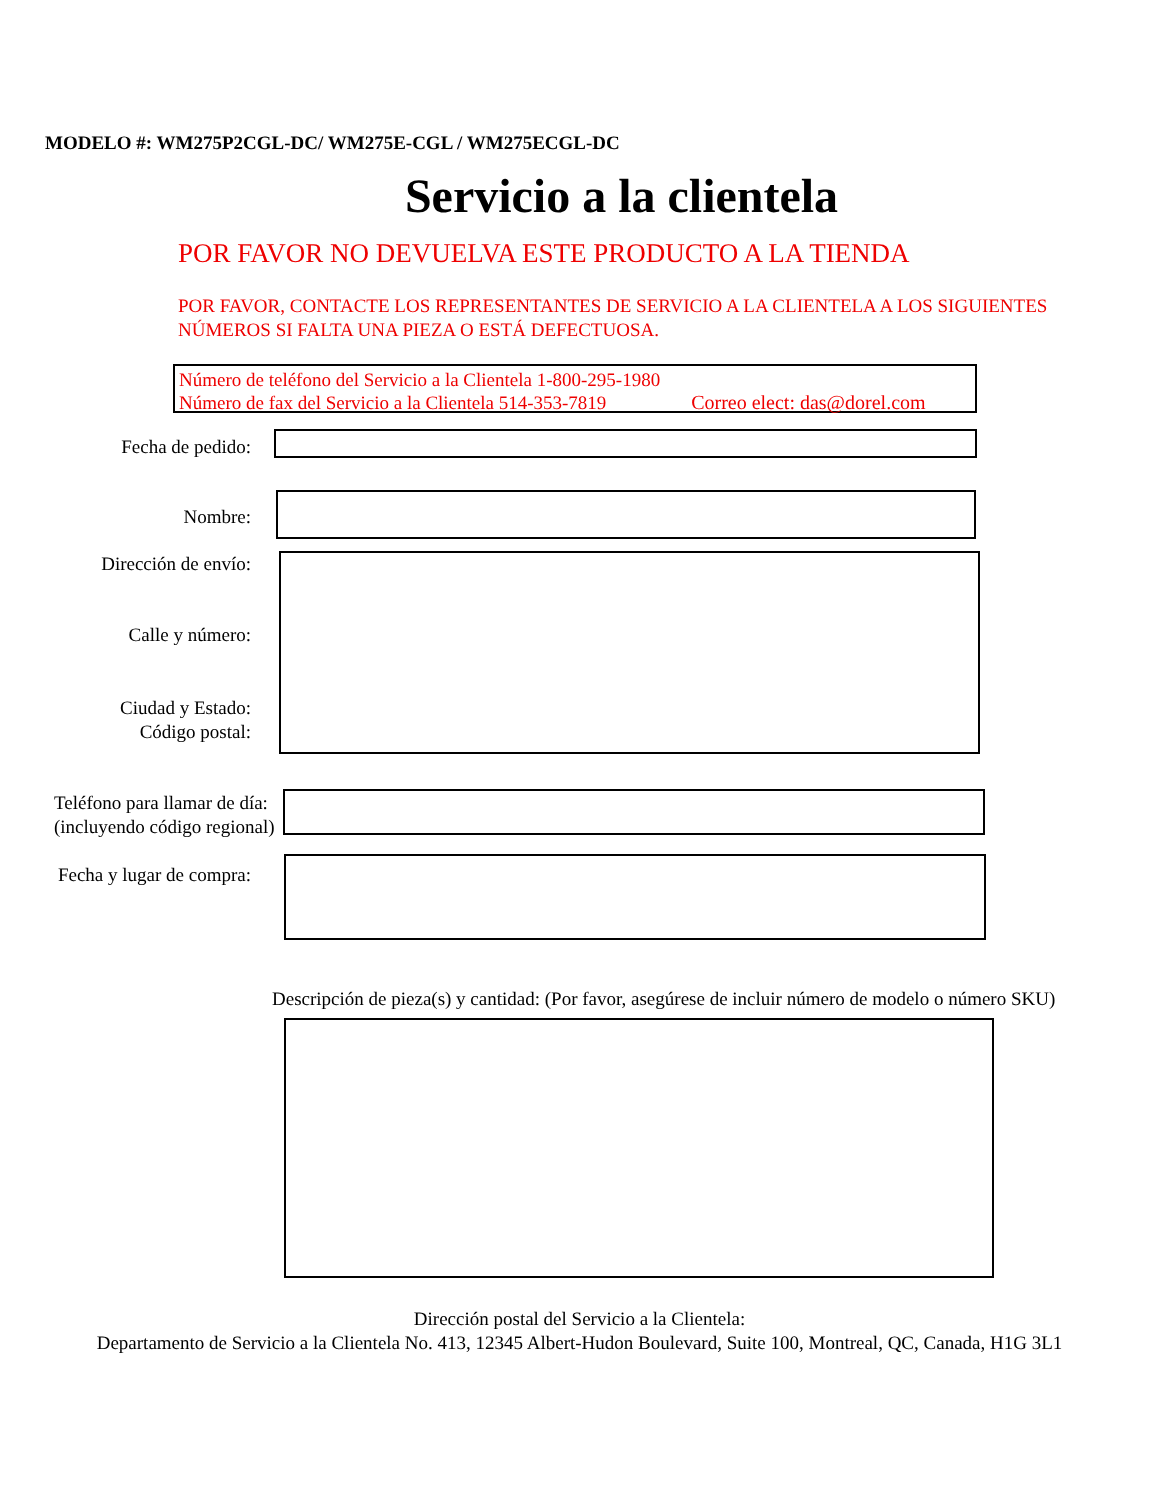MODELO #: WM275P2CGL-DC/ WM275E-CGL / WM275ECGL-DC
Servicio a la clientela
POR FAVOR NO DEVUELVA ESTE PRODUCTO A LA TIENDA
POR FAVOR, CONTACTE LOS REPRESENTANTES DE SERVICIO A LA CLIENTELA A LOS SIGUIENTES NÚMEROS SI FALTA UNA PIEZA O ESTÁ DEFECTUOSA.
Número de teléfono del Servicio a la Clientela 1-800-295-1980
Número de fax del Servicio a la Clientela 514-353-7819 Correo elect: das@dorel.com
Fecha de pedido:
Nombre:
Dirección de envío:
Calle y número:
Ciudad y Estado:
Código postal:
Teléfono para llamar de día:
(incluyendo código regional)
Fecha y lugar de compra:
Descripción de pieza(s) y cantidad: (Por favor, asegúrese de incluir número de modelo o número SKU)
Dirección postal del Servicio a la Clientela:
Departamento de Servicio a la Clientela No. 413, 12345 Albert-Hudon Boulevard, Suite 100, Montreal, QC, Canada, H1G 3L1